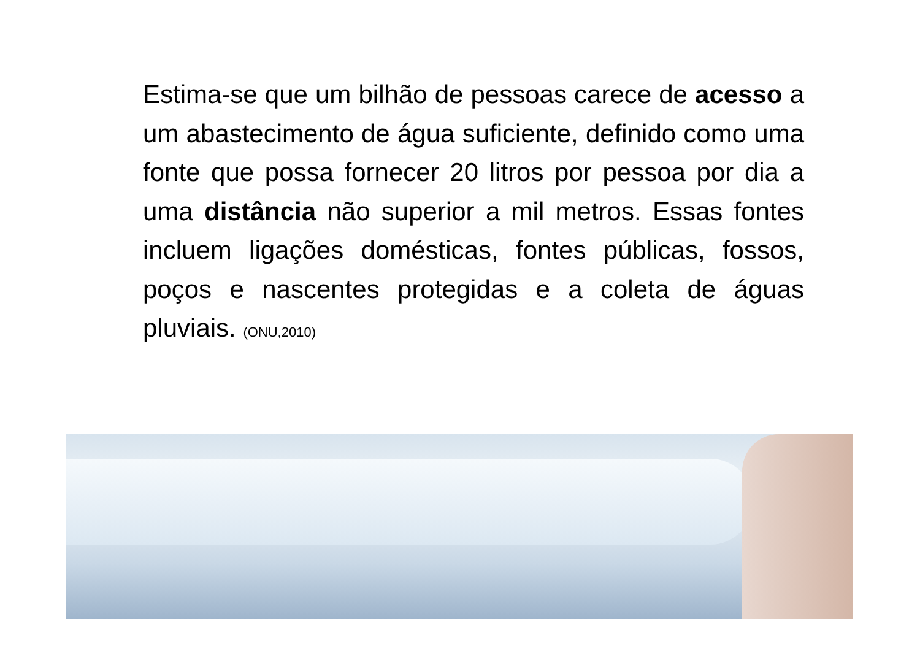Estima-se que um bilhão de pessoas carece de acesso a um abastecimento de água suficiente, definido como uma fonte que possa fornecer 20 litros por pessoa por dia a uma distância não superior a mil metros. Essas fontes incluem ligações domésticas, fontes públicas, fossos, poços e nascentes protegidas e a coleta de águas pluviais. (ONU,2010)